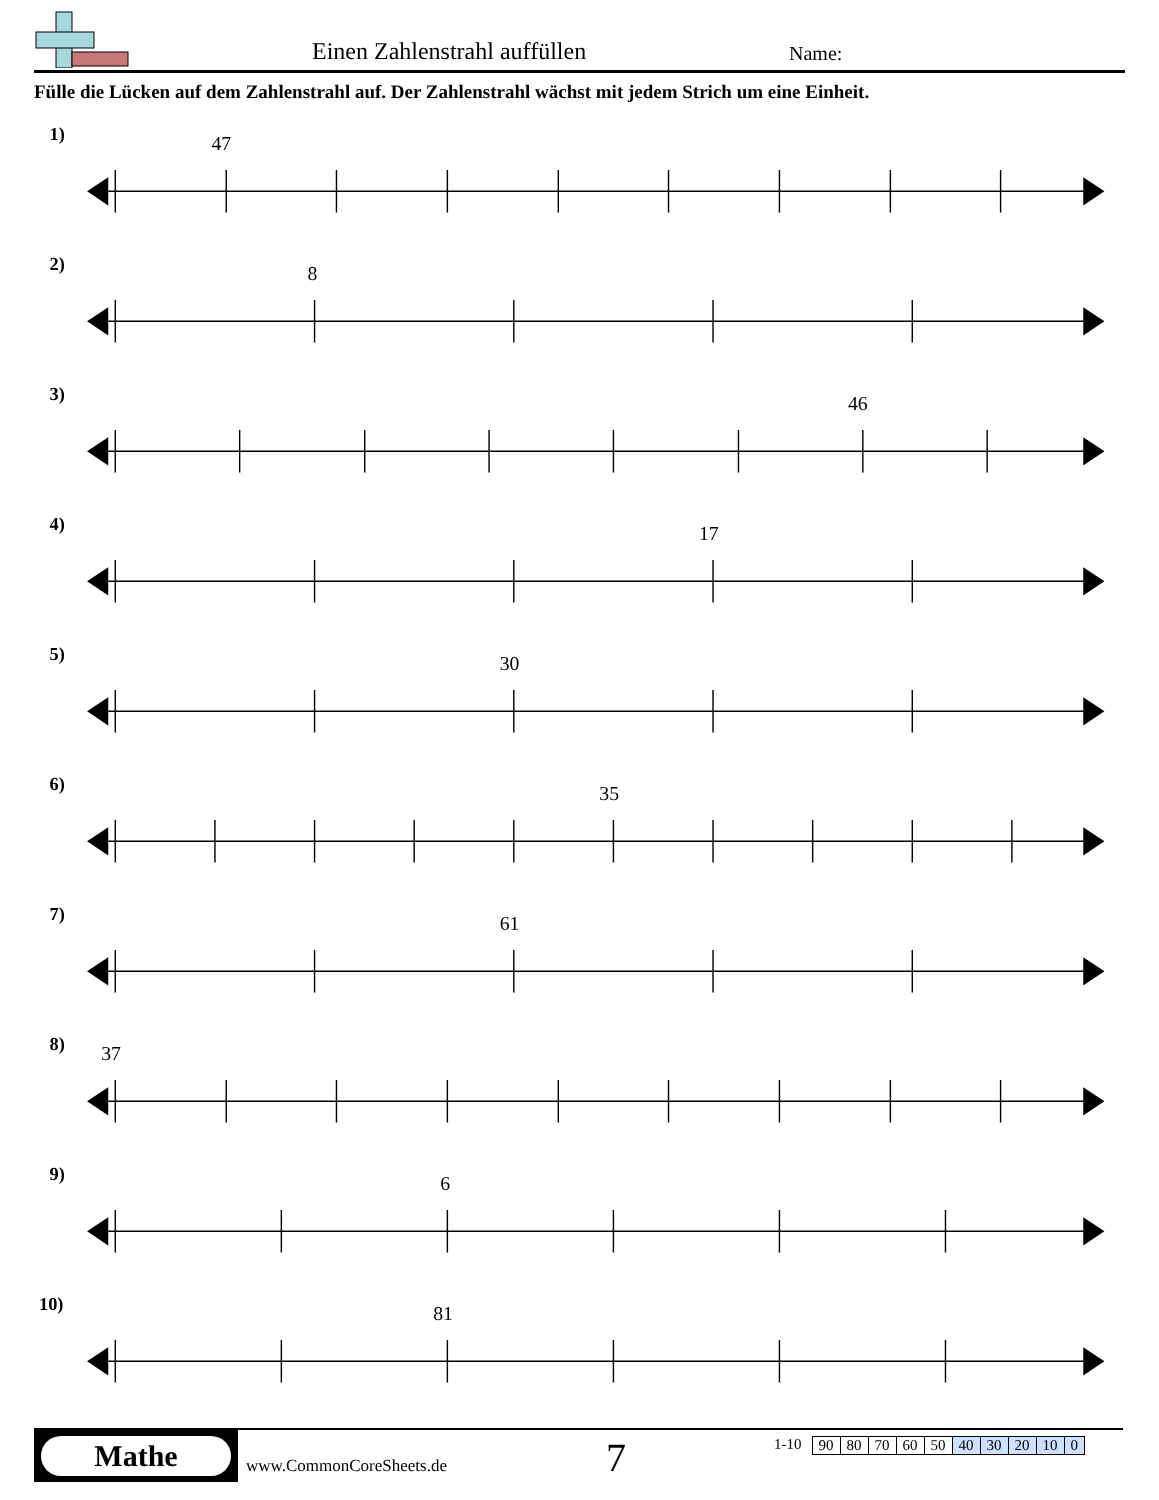Einen Zahlenstrahl auffüllen Name:
Fülle die Lücken auf dem Zahlenstrahl auf. Der Zahlenstrahl wächst mit jedem Strich um eine Einheit.
1)
47
2)
8
3)
46
4)
17
5)
30
6)
35
7)
61
8)
37
9)
6
10)
81
Mathe
www.CommonCoreSheets.de
7
1-10
| 90 | 80 | 70 | 60 | 50 | 40 | 30 | 20 | 10 | 0 |